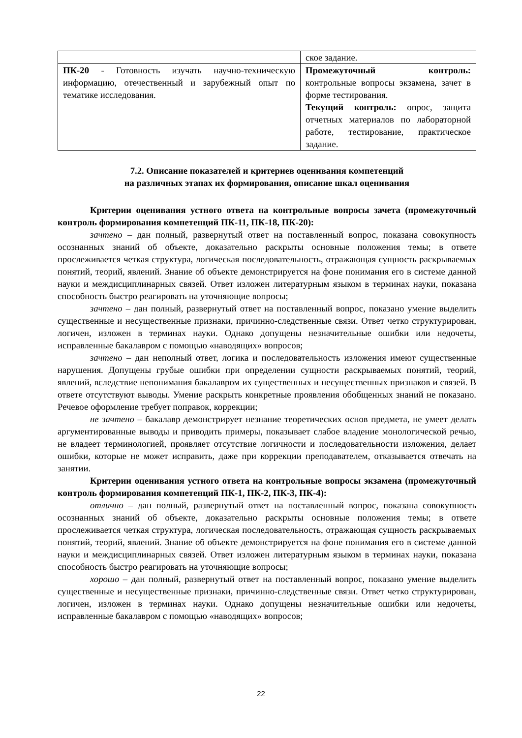| | ское задание. |
| ПК-20 - Готовность изучать научно-техническую информацию, отечественный и зарубежный опыт по тематике исследования. | Промежуточный контроль: контрольные вопросы экзамена, зачет в форме тестирования. Текущий контроль: опрос, защита отчетных материалов по лабораторной работе, тестирование, практическое задание. |
7.2. Описание показателей и критериев оценивания компетенций
на различных этапах их формирования, описание шкал оценивания
Критерии оценивания устного ответа на контрольные вопросы зачета (промежуточный контроль формирования компетенций ПК-11, ПК-18, ПК-20):
зачтено – дан полный, развернутый ответ на поставленный вопрос, показана совокупность осознанных знаний об объекте, доказательно раскрыты основные положения темы; в ответе прослеживается четкая структура, логическая последовательность, отражающая сущность раскрываемых понятий, теорий, явлений. Знание об объекте демонстрируется на фоне понимания его в системе данной науки и междисциплинарных связей. Ответ изложен литературным языком в терминах науки, показана способность быстро реагировать на уточняющие вопросы;
зачтено – дан полный, развернутый ответ на поставленный вопрос, показано умение выделить существенные и несущественные признаки, причинно-следственные связи. Ответ четко структурирован, логичен, изложен в терминах науки. Однако допущены незначительные ошибки или недочеты, исправленные бакалавром с помощью «наводящих» вопросов;
зачтено – дан неполный ответ, логика и последовательность изложения имеют существенные нарушения. Допущены грубые ошибки при определении сущности раскрываемых понятий, теорий, явлений, вследствие непонимания бакалавром их существенных и несущественных признаков и связей. В ответе отсутствуют выводы. Умение раскрыть конкретные проявления обобщенных знаний не показано. Речевое оформление требует поправок, коррекции;
не зачтено – бакалавр демонстрирует незнание теоретических основ предмета, не умеет делать аргументированные выводы и приводить примеры, показывает слабое владение монологической речью, не владеет терминологией, проявляет отсутствие логичности и последовательности изложения, делает ошибки, которые не может исправить, даже при коррекции преподавателем, отказывается отвечать на занятии.
Критерии оценивания устного ответа на контрольные вопросы экзамена (промежуточный контроль формирования компетенций ПК-1, ПК-2, ПК-3, ПК-4):
отлично – дан полный, развернутый ответ на поставленный вопрос, показана совокупность осознанных знаний об объекте, доказательно раскрыты основные положения темы; в ответе прослеживается четкая структура, логическая последовательность, отражающая сущность раскрываемых понятий, теорий, явлений. Знание об объекте демонстрируется на фоне понимания его в системе данной науки и междисциплинарных связей. Ответ изложен литературным языком в терминах науки, показана способность быстро реагировать на уточняющие вопросы;
хорошо – дан полный, развернутый ответ на поставленный вопрос, показано умение выделить существенные и несущественные признаки, причинно-следственные связи. Ответ четко структурирован, логичен, изложен в терминах науки. Однако допущены незначительные ошибки или недочеты, исправленные бакалавром с помощью «наводящих» вопросов;
22